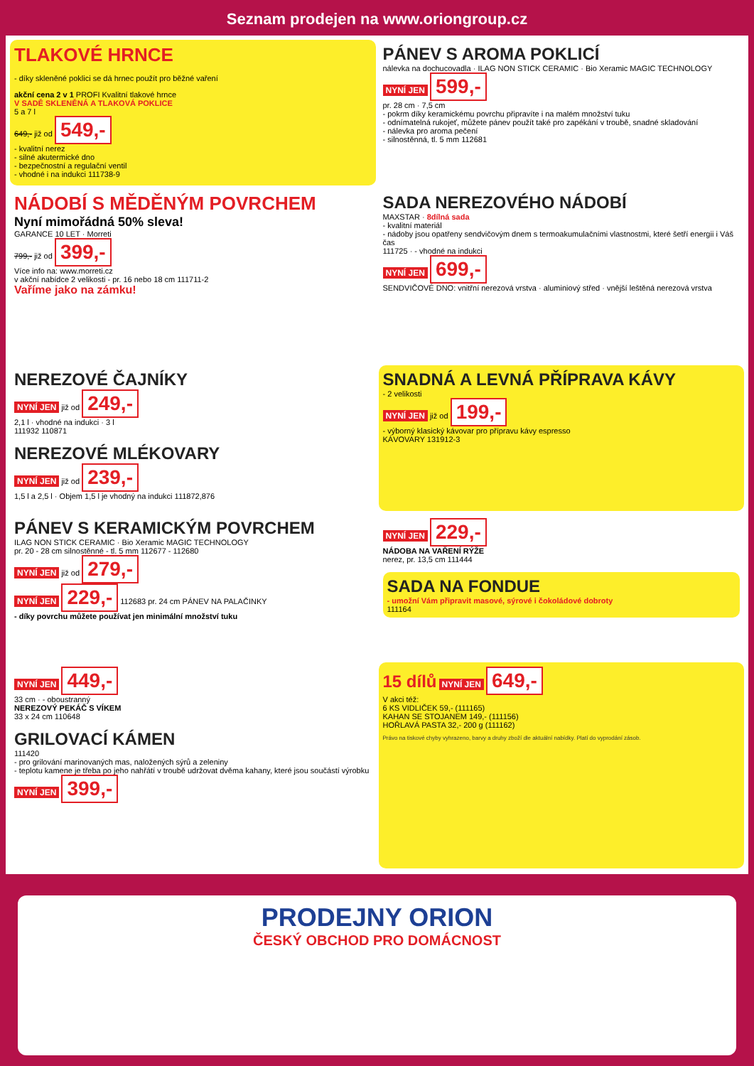Seznam prodejen na www.oriongroup.cz
TLAKOVÉ HRNCE
- díky skleněné poklici se dá hrnec použít pro běžné vaření
akční cena 2 v 1 PROFI Kvalitní tlakové hrnce
V SADĚ SKLENĚNÁ A TLAKOVÁ POKLICE
5 a 7 l
649,- již od 549,-
- kvalitní nerez
- silné akutermické dno
- bezpečnostní a regulační ventil
- vhodné i na indukci 111738-9
PÁNEV S AROMA POKLICÍ
nálevka na dochucovadla · ILAG NON STICK CERAMIC · Bio Xeramic MAGIC TECHNOLOGY
NYNÍ JEN 599,-
pr. 28 cm · 7,5 cm
- pokrm díky keramickému povrchu připravíte i na malém množství tuku
- odnímatelná rukojeť, můžete pánev použít také pro zapékání v troubě, snadné skladování
- nálevka pro aroma pečení
- silnostěnná, tl. 5 mm 112681
NÁDOBÍ S MĚDĚNÝM POVRCHEM
Nyní mimořádná 50% sleva!
GARANCE 10 LET · Morreti
799,- již od 399,-
Více info na: www.morreti.cz
v akční nabídce 2 velikosti - pr. 16 nebo 18 cm 111711-2
Vaříme jako na zámku!
SADA NEREZOVÉHO NÁDOBÍ
MAXSTAR · 8dílná sada
- kvalitní materiál
- nádoby jsou opatřeny sendvičovým dnem s termoakumulačními vlastnostmi, které šetří energii i Váš čas
111725 · - vhodné na indukci
NYNÍ JEN 699,-
SENDVIČOVÉ DNO: vnitřní nerezová vrstva · aluminiový střed · vnější leštěná nerezová vrstva
NEREZOVÉ ČAJNÍKY
NYNÍ JEN již od 249,-
2,1 l · vhodné na indukci · 3 l
111932 110871
NEREZOVÉ MLÉKOVARY
NYNÍ JEN již od 239,-
1,5 l a 2,5 l · Objem 1,5 l je vhodný na indukci 111872,876
SNADNÁ A LEVNÁ PŘÍPRAVA KÁVY
- 2 velikosti
NYNÍ JEN již od 199,-
- výborný klasický kávovar pro přípravu kávy espresso
KÁVOVARY 131912-3
PÁNEV S KERAMICKÝM POVRCHEM
ILAG NON STICK CERAMIC · Bio Xeramic MAGIC TECHNOLOGY
pr. 20 - 28 cm silnostěnné - tl. 5 mm 112677 - 112680
NYNÍ JEN již od 279,-
NYNÍ JEN 229,- 112683 pr. 24 cm PÁNEV NA PALAČINKY
- díky povrchu můžete používat jen minimální množství tuku
NYNÍ JEN 229,-
NÁDOBA NA VAŘENÍ RÝŽE
nerez, pr. 13,5 cm 111444
SADA NA FONDUE
- umožní Vám připravit masové, sýrové i čokoládové dobroty
111164
NYNÍ JEN 449,-
33 cm · - oboustranný
NEREZOVÝ PEKÁČ S VÍKEM
33 x 24 cm 110648
GRILOVACÍ KÁMEN
111420
- pro grilování marinovaných mas, naložených sýrů a zeleniny
- teplotu kamene je třeba po jeho nahřátí v troubě udržovat dvěma kahany, které jsou součástí výrobku
NYNÍ JEN 399,-
15 dílů NYNÍ JEN 649,-
V akci též:
6 KS VIDLIČEK 59,- (111165)
KAHAN SE STOJANEM 149,- (111156)
HOŘLAVÁ PASTA 32,- 200 g (111162)
Právo na tiskové chyby vyhrazeno, barvy a druhy zboží dle aktuální nabídky. Platí do vyprodání zásob.
PRODEJNY ORION
ČESKÝ OBCHOD PRO DOMÁCNOST